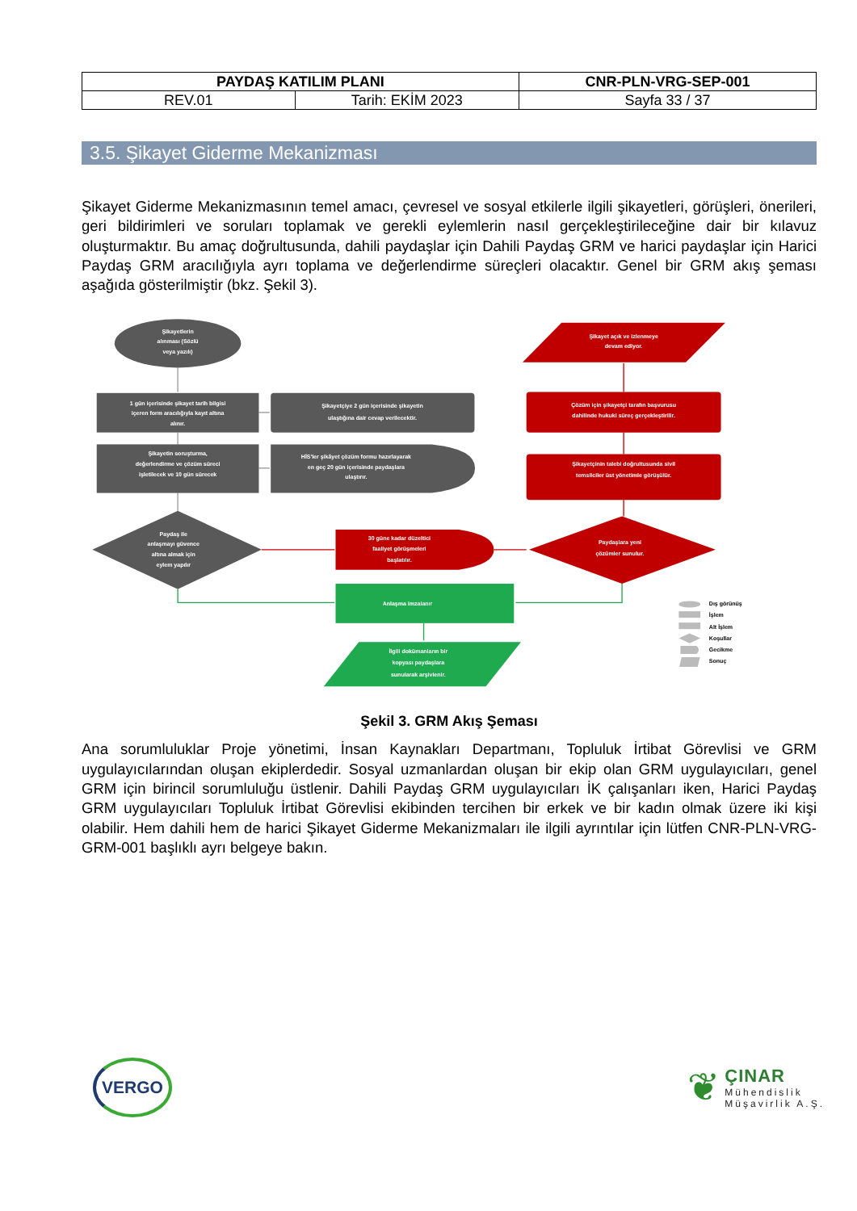| PAYDAŞ KATILIM PLANI | | CNR-PLN-VRG-SEP-001 |
| REV.01 | Tarih: EKİM 2023 | Sayfa 33 / 37 |
3.5. Şikayet Giderme Mekanizması
Şikayet Giderme Mekanizmasının temel amacı, çevresel ve sosyal etkilerle ilgili şikayetleri, görüşleri, önerileri, geri bildirimleri ve soruları toplamak ve gerekli eylemlerin nasıl gerçekleştirileceğine dair bir kılavuz oluşturmaktır. Bu amaç doğrultusunda, dahili paydaşlar için Dahili Paydaş GRM ve harici paydaşlar için Harici Paydaş GRM aracılığıyla ayrı toplama ve değerlendirme süreçleri olacaktır. Genel bir GRM akış şeması aşağıda gösterilmiştir (bkz. Şekil 3).
Şikayetlerin
alınması (Sözlü
veya yazılı)
1 gün içerisinde şikayet tarih bilgisi
içeren form aracılığıyla kayıt altına
alınır.
Şikayetçiye 2 gün içerisinde şikayetin
ulaştığına dair cevap verilecektir.
Şikayetin soruşturma,
değerlendirme ve çözüm süreci
işletilecek ve 10 gün sürecek
HİS'ler şikâyet çözüm formu hazırlayarak
en geç 20 gün içerisinde paydaşlara
ulaştırır.
Paydaş ile
anlaşmayı güvence
altına almak için
eylem yapılır
30 güne kadar düzeltici
faaliyet görüşmeleri
başlatılır.
Paydaşlara yeni
çözümler sunulur.
Şikayetçinin talebi doğrultusunda sivil
temsilciler üst yönetimle görüşülür.
Çözüm için şikayetçi tarafın başvurusu
dahilinde hukuki süreç gerçekleştirilir.
Şikayet açık ve izlenmeye
devam ediyor.
Anlaşma imzalanır
İlgili dokümanların bir
kopyası paydaşlara
sunularak arşivlenir.
Dış görünüş
İşlem
Alt İşlem
Koşullar
Gecikme
Sonuç
Şekil 3. GRM Akış Şeması
Ana sorumluluklar Proje yönetimi, İnsan Kaynakları Departmanı, Topluluk İrtibat Görevlisi ve GRM uygulayıcılarından oluşan ekiplerdedir. Sosyal uzmanlardan oluşan bir ekip olan GRM uygulayıcıları, genel GRM için birincil sorumluluğu üstlenir. Dahili Paydaş GRM uygulayıcıları İK çalışanları iken, Harici Paydaş GRM uygulayıcıları Topluluk İrtibat Görevlisi ekibinden tercihen bir erkek ve bir kadın olmak üzere iki kişi olabilir. Hem dahili hem de harici Şikayet Giderme Mekanizmaları ile ilgili ayrıntılar için lütfen CNR-PLN-VRG-GRM-001 başlıklı ayrı belgeye bakın.
VERGO
❦
ÇINAR
Mühendislik
Müşavirlik A.Ş.